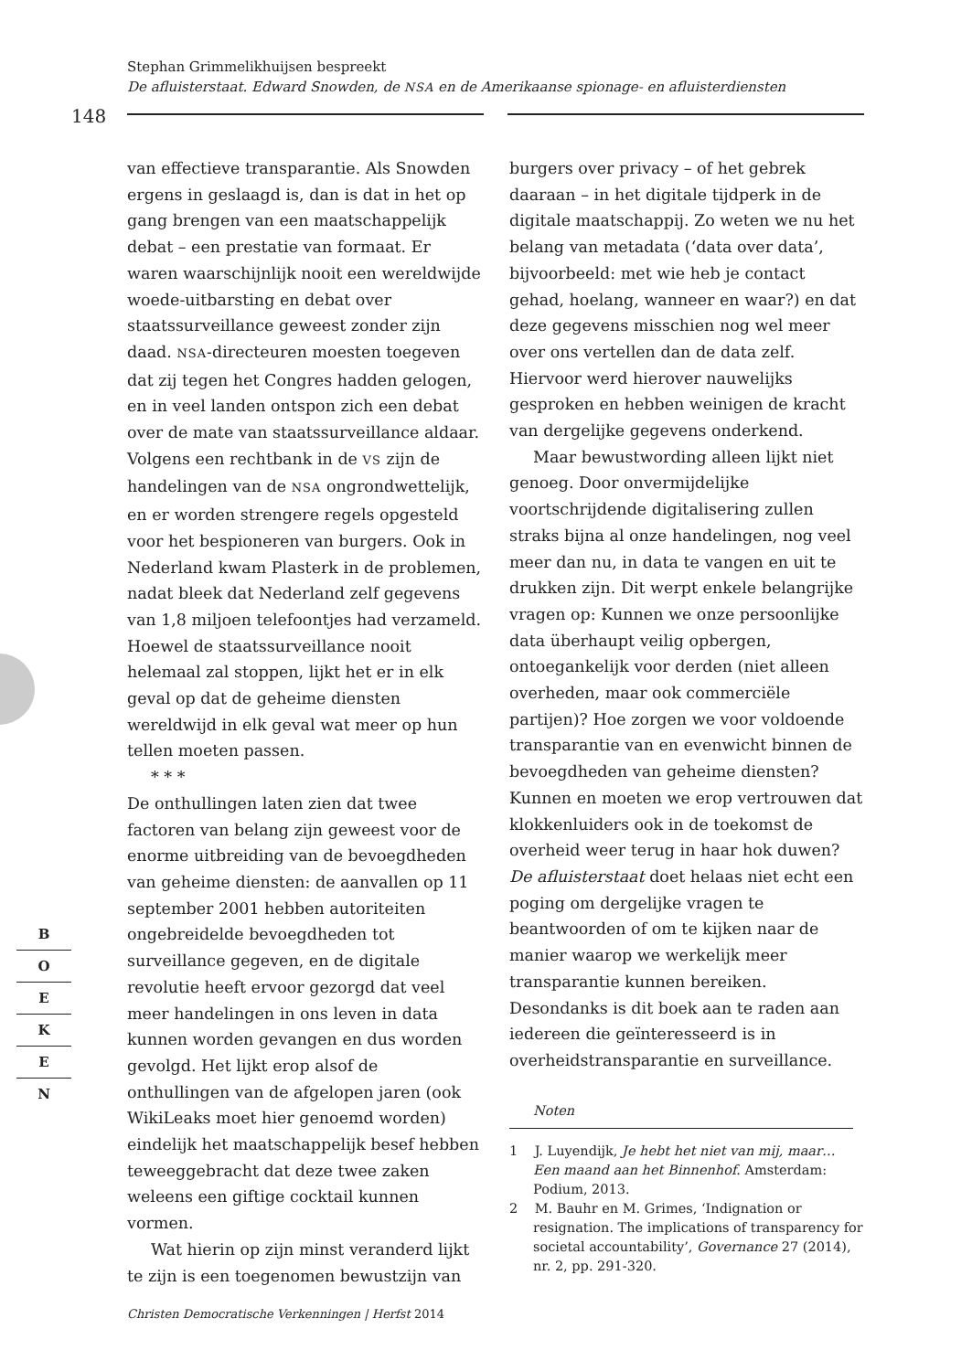Stephan Grimmelikhuijsen bespreekt
De afluisterstaat. Edward Snowden, de NSA en de Amerikaanse spionage- en afluisterdiensten
148
van effectieve transparantie. Als Snowden ergens in geslaagd is, dan is dat in het op gang brengen van een maatschappelijk debat – een prestatie van formaat. Er waren waarschijnlijk nooit een wereldwijde woede-uitbarsting en debat over staatssurveillance geweest zonder zijn daad. NSA-directeuren moesten toegeven dat zij tegen het Congres hadden gelogen, en in veel landen ontspon zich een debat over de mate van staatssurveillance aldaar. Volgens een rechtbank in de VS zijn de handelingen van de NSA ongrondwettelijk, en er worden strengere regels opgesteld voor het bespioneren van burgers. Ook in Nederland kwam Plasterk in de problemen, nadat bleek dat Nederland zelf gegevens van 1,8 miljoen telefoontjes had verzameld. Hoewel de staatssurveillance nooit helemaal zal stoppen, lijkt het er in elk geval op dat de geheime diensten wereldwijd in elk geval wat meer op hun tellen moeten passen.
* * *
De onthullingen laten zien dat twee factoren van belang zijn geweest voor de enorme uitbreiding van de bevoegdheden van geheime diensten: de aanvallen op 11 september 2001 hebben autoriteiten ongebreidelde bevoegdheden tot surveillance gegeven, en de digitale revolutie heeft ervoor gezorgd dat veel meer handelingen in ons leven in data kunnen worden gevangen en dus worden gevolgd. Het lijkt erop alsof de onthullingen van de afgelopen jaren (ook WikiLeaks moet hier genoemd worden) eindelijk het maatschappelijk besef hebben teweeggebracht dat deze twee zaken weleens een giftige cocktail kunnen vormen.
Wat hierin op zijn minst veranderd lijkt te zijn is een toegenomen bewustzijn van
burgers over privacy – of het gebrek daaraan – in het digitale tijdperk in de digitale maatschappij. Zo weten we nu het belang van metadata (‘data over data’, bijvoorbeeld: met wie heb je contact gehad, hoelang, wanneer en waar?) en dat deze gegevens misschien nog wel meer over ons vertellen dan de data zelf. Hiervoor werd hierover nauwelijks gesproken en hebben weinigen de kracht van dergelijke gegevens onderkend.
Maar bewustwording alleen lijkt niet genoeg. Door onvermijdelijke voortschrijdende digitalisering zullen straks bijna al onze handelingen, nog veel meer dan nu, in data te vangen en uit te drukken zijn. Dit werpt enkele belangrijke vragen op: Kunnen we onze persoonlijke data überhaupt veilig opbergen, ontoegankelijk voor derden (niet alleen overheden, maar ook commerciële partijen)? Hoe zorgen we voor voldoende transparantie van en evenwicht binnen de bevoegdheden van geheime diensten? Kunnen en moeten we erop vertrouwen dat klokkenluiders ook in de toekomst de overheid weer terug in haar hok duwen? De afluisterstaat doet helaas niet echt een poging om dergelijke vragen te beantwoorden of om te kijken naar de manier waarop we werkelijk meer transparantie kunnen bereiken. Desondanks is dit boek aan te raden aan iedereen die geïnteresseerd is in overheidstransparantie en surveillance.
Noten
1 J. Luyendijk, Je hebt het niet van mij, maar… Een maand aan het Binnenhof. Amsterdam: Podium, 2013.
2 M. Bauhr en M. Grimes, ‘Indignation or resignation. The implications of transparency for societal accountability’, Governance 27 (2014), nr. 2, pp. 291-320.
B
O
E
K
E
N
Christen Democratische Verkenningen | Herfst 2014